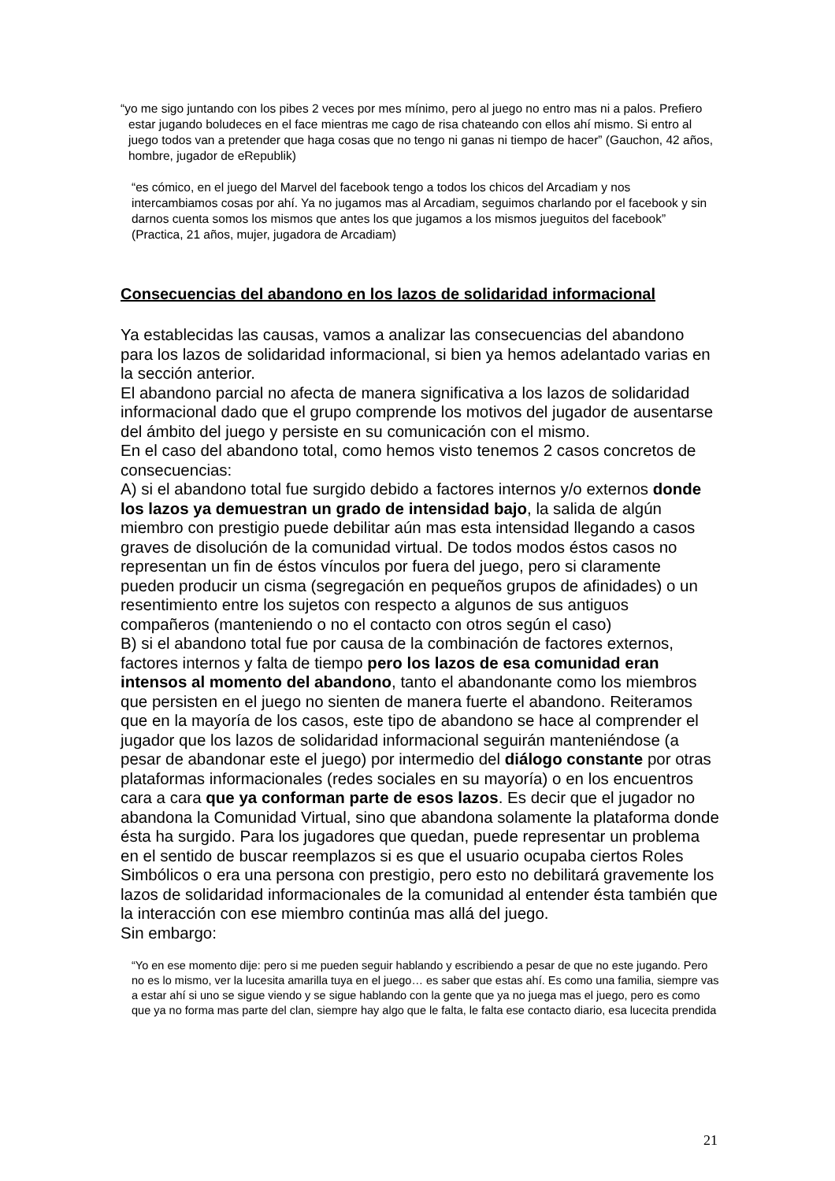“yo me sigo juntando con los pibes 2 veces por mes mínimo, pero al juego no entro mas ni a palos. Prefiero estar jugando boludeces en el face mientras me cago de risa chateando con ellos ahí mismo. Si entro al juego todos van a pretender que haga cosas que no tengo ni ganas ni tiempo de hacer” (Gauchon, 42 años, hombre, jugador de eRepublik)
“es cómico, en el juego del Marvel del facebook tengo a todos los chicos del Arcadiam y nos intercambiamos cosas por ahí. Ya no jugamos mas al Arcadiam, seguimos charlando por el facebook y sin darnos cuenta somos los mismos que antes los que jugamos a los mismos jueguitos del facebook” (Practica, 21 años, mujer, jugadora de Arcadiam)
Consecuencias del abandono en los lazos de solidaridad informacional
Ya establecidas las causas, vamos a analizar las consecuencias del abandono para los lazos de solidaridad informacional, si bien ya hemos adelantado varias en la sección anterior.
El abandono parcial no afecta de manera significativa a los lazos de solidaridad informacional dado que el grupo comprende los motivos del jugador de ausentarse del ámbito del juego y persiste en su comunicación con el mismo.
En el caso del abandono total, como hemos visto tenemos 2 casos concretos de consecuencias:
A) si el abandono total fue surgido debido a factores internos y/o externos donde los lazos ya demuestran un grado de intensidad bajo, la salida de algún miembro con prestigio puede debilitar aún mas esta intensidad llegando a casos graves de disolución de la comunidad virtual. De todos modos éstos casos no representan un fin de éstos vínculos por fuera del juego, pero si claramente pueden producir un cisma (segregación en pequeños grupos de afinidades) o un resentimiento entre los sujetos con respecto a algunos de sus antiguos compañeros (manteniendo o no el contacto con otros según el caso)
B) si el abandono total fue por causa de la combinación de factores externos, factores internos y falta de tiempo pero los lazos de esa comunidad eran intensos al momento del abandono, tanto el abandonante como los miembros que persisten en el juego no sienten de manera fuerte el abandono. Reiteramos que en la mayoría de los casos, este tipo de abandono se hace al comprender el jugador que los lazos de solidaridad informacional seguirán manteniéndose (a pesar de abandonar este el juego) por intermedio del diálogo constante por otras plataformas informacionales (redes sociales en su mayoría) o en los encuentros cara a cara que ya conforman parte de esos lazos. Es decir que el jugador no abandona la Comunidad Virtual, sino que abandona solamente la plataforma donde ésta ha surgido. Para los jugadores que quedan, puede representar un problema en el sentido de buscar reemplazos si es que el usuario ocupaba ciertos Roles Simbólicos o era una persona con prestigio, pero esto no debilitará gravemente los lazos de solidaridad informacionales de la comunidad al entender ésta también que la interacción con ese miembro continúa mas allá del juego.
Sin embargo:
“Yo en ese momento dije: pero si me pueden seguir hablando y escribiendo a pesar de que no este jugando. Pero no es lo mismo, ver la lucesita amarilla tuya en el juego… es saber que estas ahí. Es como una familia, siempre vas a estar ahí si uno se sigue viendo y se sigue hablando con la gente que ya no juega mas el juego, pero es como que ya no forma mas parte del clan, siempre hay algo que le falta, le falta ese contacto diario, esa lucecita prendida
21